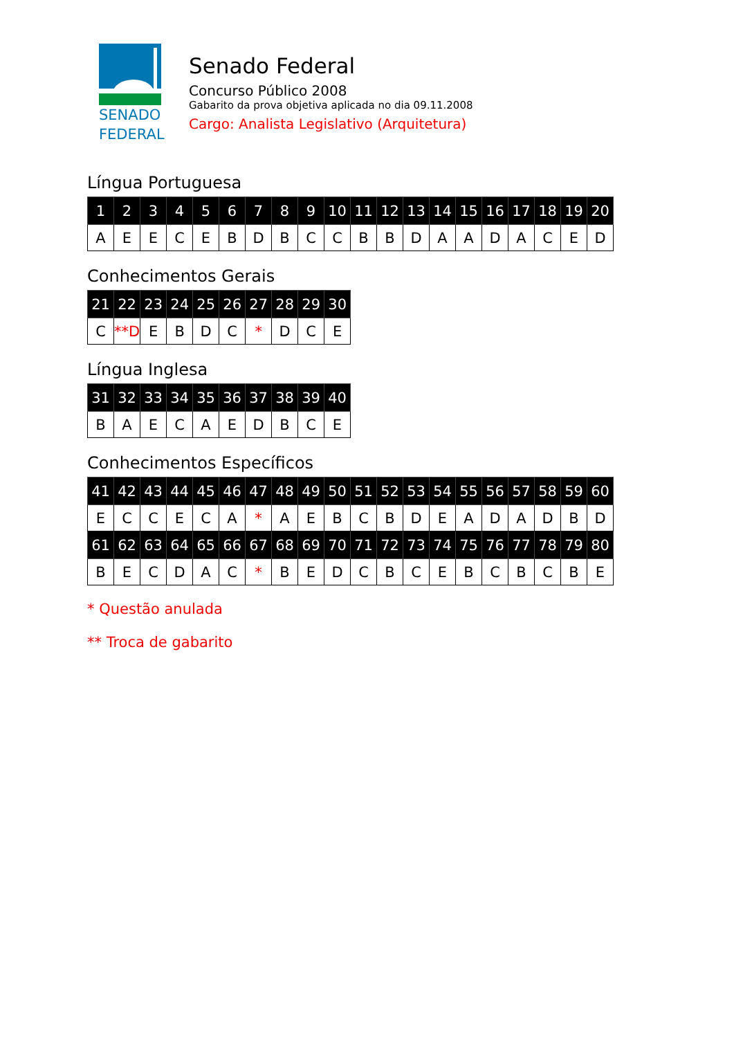SENADO
FEDERAL
Senado Federal
Concurso Público 2008
Gabarito da prova objetiva aplicada no dia 09.11.2008
Cargo: Analista Legislativo (Arquitetura)
Língua Portuguesa
| 1 | 2 | 3 | 4 | 5 | 6 | 7 | 8 | 9 | 10 | 11 | 12 | 13 | 14 | 15 | 16 | 17 | 18 | 19 | 20 |
| --- | --- | --- | --- | --- | --- | --- | --- | --- | --- | --- | --- | --- | --- | --- | --- | --- | --- | --- | --- |
| A | E | E | C | E | B | D | B | C | C | B | B | D | A | A | D | A | C | E | D |
Conhecimentos Gerais
| 21 | 22 | 23 | 24 | 25 | 26 | 27 | 28 | 29 | 30 |
| --- | --- | --- | --- | --- | --- | --- | --- | --- | --- |
| C | **D | E | B | D | C | * | D | C | E |
Língua Inglesa
| 31 | 32 | 33 | 34 | 35 | 36 | 37 | 38 | 39 | 40 |
| --- | --- | --- | --- | --- | --- | --- | --- | --- | --- |
| B | A | E | C | A | E | D | B | C | E |
Conhecimentos Específicos
| 41 | 42 | 43 | 44 | 45 | 46 | 47 | 48 | 49 | 50 | 51 | 52 | 53 | 54 | 55 | 56 | 57 | 58 | 59 | 60 |
| --- | --- | --- | --- | --- | --- | --- | --- | --- | --- | --- | --- | --- | --- | --- | --- | --- | --- | --- | --- |
| E | C | C | E | C | A | * | A | E | B | C | B | D | E | A | D | A | D | B | D |
| 61 | 62 | 63 | 64 | 65 | 66 | 67 | 68 | 69 | 70 | 71 | 72 | 73 | 74 | 75 | 76 | 77 | 78 | 79 | 80 |
| B | E | C | D | A | C | * | B | E | D | C | B | C | E | B | C | B | C | B | E |
* Questão anulada
** Troca de gabarito